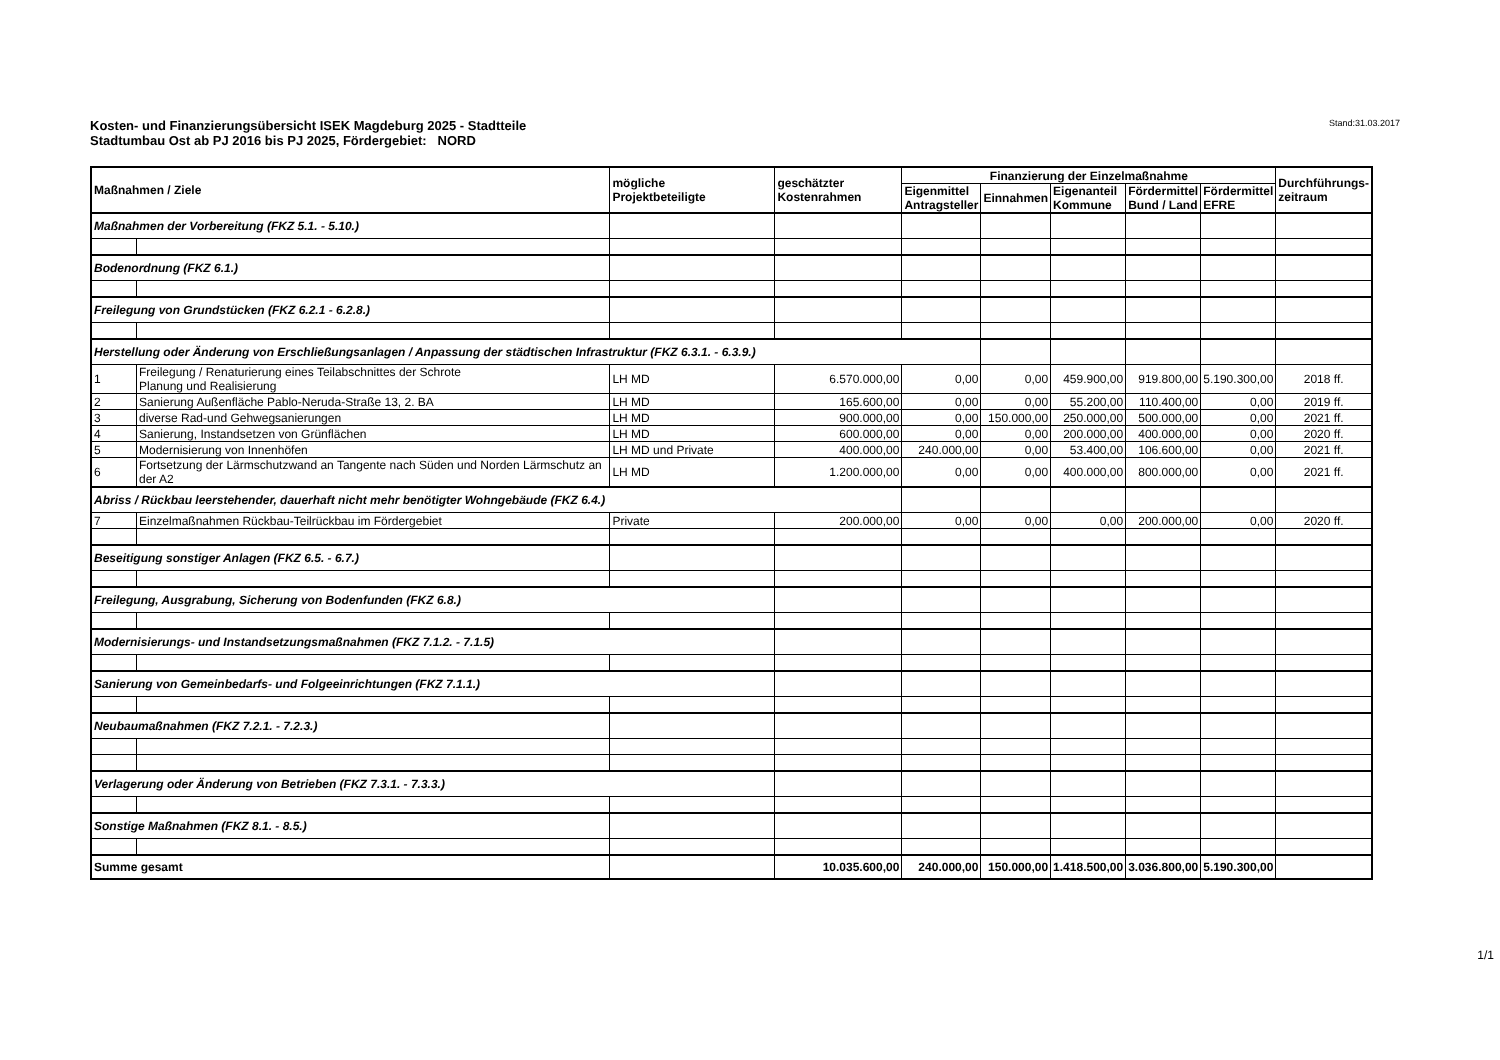Kosten- und Finanzierungsübersicht ISEK Magdeburg 2025 - Stadtteile
Stadtumbau Ost ab PJ 2016 bis PJ 2025, Fördergebiet: NORD
Stand:31.03.2017
| Maßnahmen / Ziele | | mögliche Projektbeteiligte | geschätzter Kostenrahmen | Finanzierung der Einzelmaßnahme | | | | | Durchführungs- zeitraum |
| --- | --- | --- | --- | --- | --- | --- | --- | --- | --- |
| | | | | Eigenmittel Antragsteller | Einnahmen | Eigenanteil Kommune | Fördermittel Bund / Land | Fördermittel EFRE | |
| Maßnahmen der Vorbereitung (FKZ 5.1. - 5.10.) | | | | | | | | | |
| Bodenordnung (FKZ 6.1.) | | | | | | | | | |
| Freilegung von Grundstücken (FKZ 6.2.1 - 6.2.8.) | | | | | | | | | |
| Herstellung oder Änderung von Erschließungsanlagen / Anpassung der städtischen Infrastruktur (FKZ 6.3.1. - 6.3.9.) | | | | | | | | | |
| 1 | Freilegung / Renaturierung eines Teilabschnittes der Schrote Planung und Realisierung | LH MD | 6.570.000,00 | 0,00 | 0,00 | 459.900,00 | 919.800,00 | 5.190.300,00 | 2018 ff. |
| 2 | Sanierung Außenfläche Pablo-Neruda-Straße 13, 2. BA | LH MD | 165.600,00 | 0,00 | 0,00 | 55.200,00 | 110.400,00 | 0,00 | 2019 ff. |
| 3 | diverse Rad-und Gehwegsanierungen | LH MD | 900.000,00 | 0,00 | 150.000,00 | 250.000,00 | 500.000,00 | 0,00 | 2021 ff. |
| 4 | Sanierung, Instandsetzen von Grünflächen | LH MD | 600.000,00 | 0,00 | 0,00 | 200.000,00 | 400.000,00 | 0,00 | 2020 ff. |
| 5 | Modernisierung von Innenhöfen | LH MD und Private | 400.000,00 | 240.000,00 | 0,00 | 53.400,00 | 106.600,00 | 0,00 | 2021 ff. |
| 6 | Fortsetzung der Lärmschutzwand an Tangente nach Süden und Norden Lärmschutz an der A2 | LH MD | 1.200.000,00 | 0,00 | 0,00 | 400.000,00 | 800.000,00 | 0,00 | 2021 ff. |
| Abriss / Rückbau leerstehender, dauerhaft nicht mehr benötigter Wohngebäude (FKZ 6.4.) | | | | | | | | | |
| 7 | Einzelmaßnahmen Rückbau-Teilrückbau im Fördergebiet | Private | 200.000,00 | 0,00 | 0,00 | 0,00 | 200.000,00 | 0,00 | 2020 ff. |
| Beseitigung sonstiger Anlagen (FKZ 6.5. - 6.7.) | | | | | | | | | |
| Freilegung, Ausgrabung, Sicherung von Bodenfunden (FKZ 6.8.) | | | | | | | | | |
| Modernisierungs- und Instandsetzungsmaßnahmen (FKZ 7.1.2. - 7.1.5) | | | | | | | | | |
| Sanierung von Gemeinbedarfs- und Folgeeinrichtungen (FKZ 7.1.1.) | | | | | | | | | |
| Neubaumaßnahmen (FKZ 7.2.1. - 7.2.3.) | | | | | | | | | |
| Verlagerung oder Änderung von Betrieben (FKZ 7.3.1. - 7.3.3.) | | | | | | | | | |
| Sonstige Maßnahmen (FKZ 8.1. - 8.5.) | | | | | | | | | |
| Summe gesamt | | | 10.035.600,00 | 240.000,00 | 150.000,00 | 1.418.500,00 | 3.036.800,00 | 5.190.300,00 | |
1/1